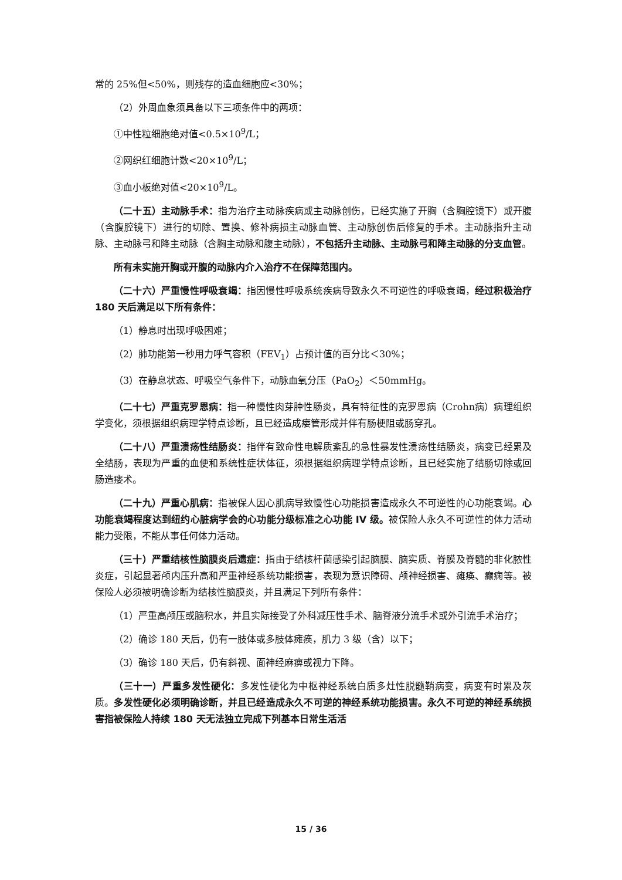常的 25%但<50%，则残存的造血细胞应<30%；
（2）外周血象须具备以下三项条件中的两项：
①中性粒细胞绝对值<0.5×10<sup>9</sup>/L；
②网织红细胞计数<20×10<sup>9</sup>/L；
③血小板绝对值<20×10<sup>9</sup>/L。
（二十五）主动脉手术：指为治疗主动脉疾病或主动脉创伤，已经实施了开胸（含胸腔镜下）或开腹（含腹腔镜下）进行的切除、置换、修补病损主动脉血管、主动脉创伤后修复的手术。主动脉指升主动脉、主动脉弓和降主动脉（含胸主动脉和腹主动脉），不包括升主动脉、主动脉弓和降主动脉的分支血管。
所有未实施开胸或开腹的动脉内介入治疗不在保障范围内。
（二十六）严重慢性呼吸衰竭：指因慢性呼吸系统疾病导致永久不可逆性的呼吸衰竭，经过积极治疗 180 天后满足以下所有条件：
（1）静息时出现呼吸困难；
（2）肺功能第一秒用力呼气容积（FEV<sub>1</sub>）占预计值的百分比＜30%；
（3）在静息状态、呼吸空气条件下，动脉血氧分压（PaO<sub>2</sub>）＜50mmHg。
（二十七）严重克罗恩病：指一种慢性肉芽肿性肠炎，具有特征性的克罗恩病（Crohn病）病理组织学变化，须根据组织病理学特点诊断，且已经造成瘘管形成并伴有肠梗阻或肠穿孔。
（二十八）严重溃疡性结肠炎：指伴有致命性电解质紊乱的急性暴发性溃疡性结肠炎，病变已经累及全结肠，表现为严重的血便和系统性症状体征，须根据组织病理学特点诊断，且已经实施了结肠切除或回肠造瘘术。
（二十九）严重心肌病：指被保人因心肌病导致慢性心功能损害造成永久不可逆性的心功能衰竭。心功能衰竭程度达到纽约心脏病学会的心功能分级标准之心功能 IV 级。被保险人永久不可逆性的体力活动能力受限，不能从事任何体力活动。
（三十）严重结核性脑膜炎后遗症：指由于结核杆菌感染引起脑膜、脑实质、脊膜及脊髓的非化脓性炎症，引起显著颅内压升高和严重神经系统功能损害，表现为意识障碍、颅神经损害、瘫痪、癫痫等。被保险人必须被明确诊断为结核性脑膜炎，并且满足下列所有条件：
（1）严重高颅压或脑积水，并且实际接受了外科减压性手术、脑脊液分流手术或外引流手术治疗；
（2）确诊 180 天后，仍有一肢体或多肢体瘫痪，肌力 3 级（含）以下；
（3）确诊 180 天后，仍有斜视、面神经麻痹或视力下降。
（三十一）严重多发性硬化：多发性硬化为中枢神经系统白质多灶性脱髓鞘病变，病变有时累及灰质。多发性硬化必须明确诊断，并且已经造成永久不可逆的神经系统功能损害。永久不可逆的神经系统损害指被保险人持续 180 天无法独立完成下列基本日常生活活
15 / 36